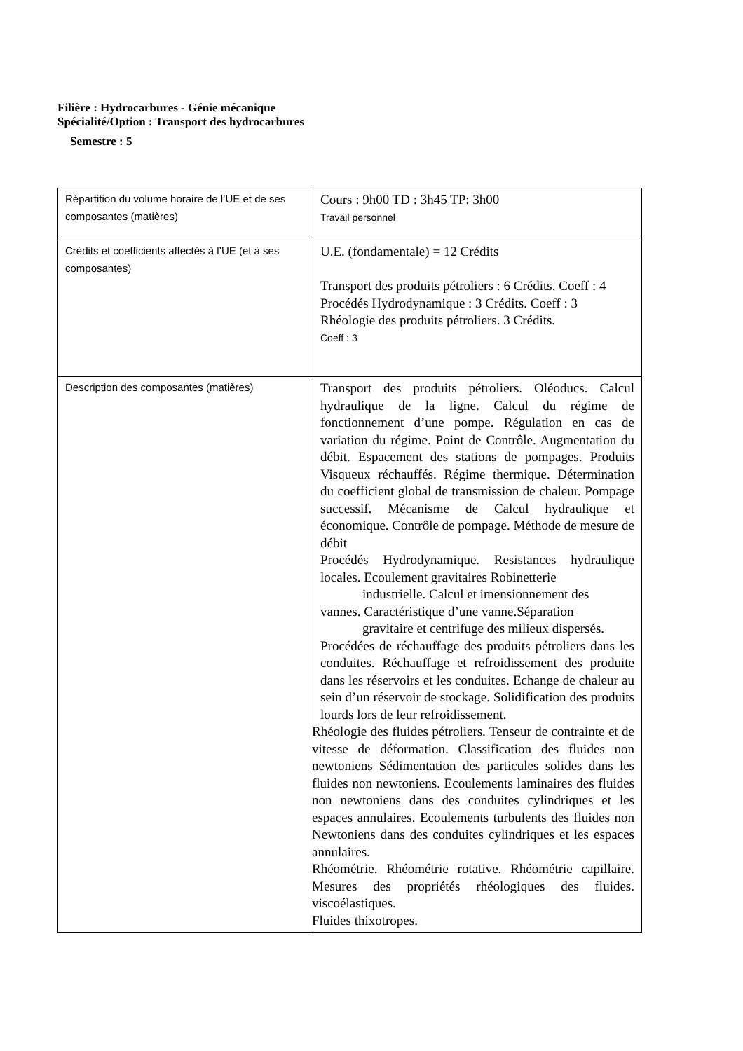Filière : Hydrocarbures - Génie mécanique
Spécialité/Option : Transport des hydrocarbures
Semestre : 5
| Répartition du volume horaire de l’UE et de ses composantes (matières) | Cours : 9h00 TD : 3h45 TP: 3h00 Travail personnel |
| Crédits et coefficients affectés à l’UE (et à ses composantes) | U.E. (fondamentale) = 12 Crédits Transport des produits pétroliers : 6 Crédits. Coeff : 4 Procédés Hydrodynamique : 3 Crédits. Coeff : 3 Rhéologie des produits pétroliers. 3 Crédits. Coeff : 3 |
| Description des composantes (matières) | Transport des produits pétroliers. Oléoducs. Calcul hydraulique de la ligne. Calcul du régime de fonctionnement d’une pompe. Régulation en cas de variation du régime. Point de Contrôle. Augmentation du débit. Espacement des stations de pompages. Produits Visqueux réchauffés. Régime thermique. Détermination du coefficient global de transmission de chaleur. Pompage successif. Mécanisme de Calcul hydraulique et économique. Contrôle de pompage. Méthode de mesure de débit Procédés Hydrodynamique. Resistances hydraulique locales. Ecoulement gravitaires Robinetterie industrielle. Calcul et imensionnement des vannes. Caractéristique d’une vanne.Séparation gravitaire et centrifuge des milieux dispersés. Procédées de réchauffage des produits pétroliers dans les conduites. Réchauffage et refroidissement des produite dans les réservoirs et les conduites. Echange de chaleur au sein d’un réservoir de stockage. Solidification des produits lourds lors de leur refroidissement. Rhéologie des fluides pétroliers. Tenseur de contrainte et de vitesse de déformation. Classification des fluides non newtoniens Sédimentation des particules solides dans les fluides non newtoniens. Ecoulements laminaires des fluides non newtoniens dans des conduites cylindriques et les espaces annulaires. Ecoulements turbulents des fluides non Newtoniens dans des conduites cylindriques et les espaces annulaires. Rhéométrie. Rhéométrie rotative. Rhéométrie capillaire. Mesures des propriétés rhéologiques des fluides. viscoélastiques. Fluides thixotropes. |